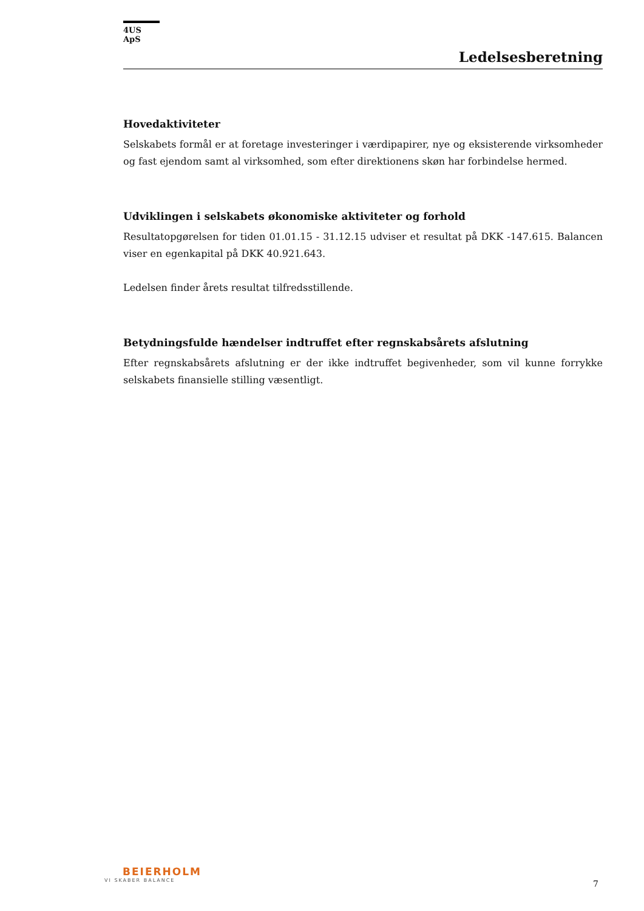4US ApS
Ledelsesberetning
Hovedaktiviteter
Selskabets formål er at foretage investeringer i værdipapirer, nye og eksisterende virksomheder og fast ejendom samt al virksomhed, som efter direktionens skøn har forbindelse hermed.
Udviklingen i selskabets økonomiske aktiviteter og forhold
Resultatopgørelsen for tiden 01.01.15 - 31.12.15 udviser et resultat på DKK -147.615. Balancen viser en egenkapital på DKK 40.921.643.
Ledelsen finder årets resultat tilfredsstillende.
Betydningsfulde hændelser indtruffet efter regnskabsårets afslutning
Efter regnskabsårets afslutning er der ikke indtruffet begivenheder, som vil kunne forrykke selskabets finansielle stilling væsentligt.
BEIERHOLM
VI SKABER BALANCE
7